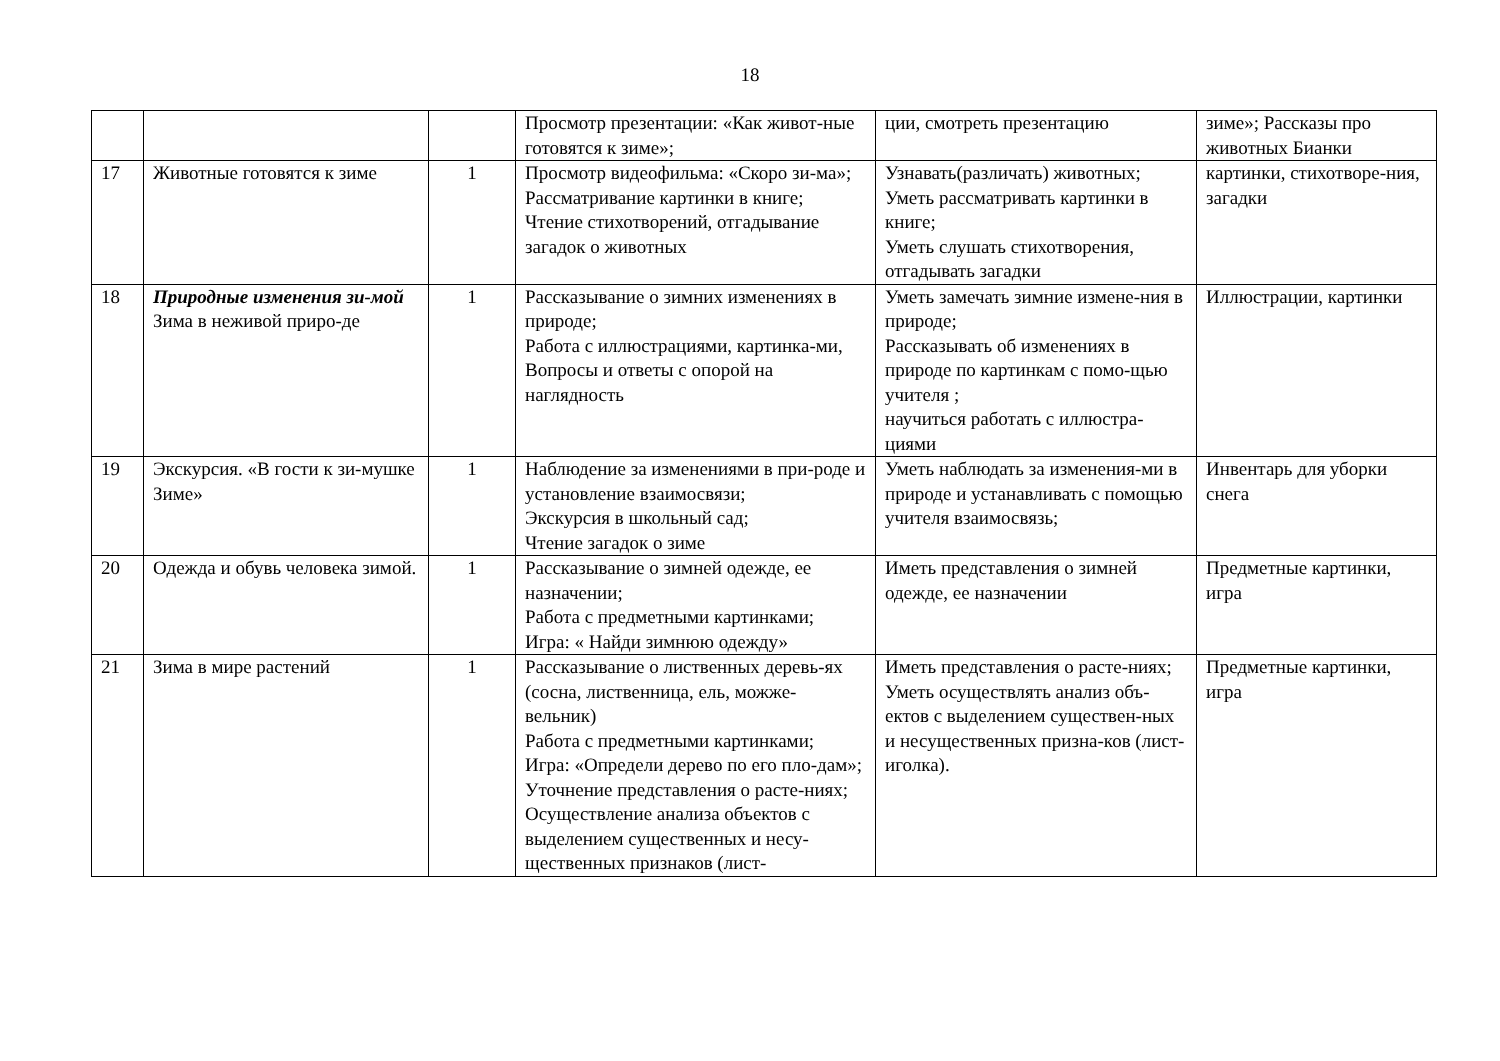18
| | | | Просмотр презентации: «Как живот-ные готовятся к зиме»; | ции, смотреть презентацию | зиме»; Рассказы про животных Бианки |
| 17 | Животные готовятся к зиме | 1 | Просмотр видеофильма: «Скоро зи-ма»; Рассматривание картинки в книге; Чтение стихотворений, отгадывание загадок о животных | Узнавать(различать) животных; Уметь рассматривать картинки в книге; Уметь слушать стихотворения, отгадывать загадки | картинки, стихотворе-ния, загадки |
| 18 | Природные изменения зи-мой Зима в неживой приро-де | 1 | Рассказывание о зимних изменениях в природе; Работа с иллюстрациями, картинка-ми, Вопросы и ответы с опорой на наглядность | Уметь замечать зимние измене-ния в природе; Рассказывать об изменениях в природе по картинкам с помо-щью учителя ; научиться работать с иллюстра-циями | Иллюстрации, картинки |
| 19 | Экскурсия. «В гости к зи-мушке Зиме» | 1 | Наблюдение за изменениями в при-роде и установление взаимосвязи; Экскурсия в школьный сад; Чтение загадок о зиме | Уметь наблюдать за изменения-ми в природе и устанавливать с помощью учителя взаимосвязь; | Инвентарь для уборки снега |
| 20 | Одежда и обувь человека зимой. | 1 | Рассказывание о зимней одежде, ее назначении; Работа с предметными картинками; Игра: « Найди зимнюю одежду» | Иметь представления о зимней одежде, ее назначении | Предметные картинки, игра |
| 21 | Зима в мире растений | 1 | Рассказывание о лиственных деревь-ях (сосна, лиственница, ель, можже-вельник) Работа с предметными картинками; Игра: «Определи дерево по его пло-дам»; Уточнение представления о расте-ниях; Осуществление анализа объектов с выделением существенных и несу-щественных признаков (лист- | Иметь представления о расте-ниях; Уметь осуществлять анализ объ-ектов с выделением существен-ных и несущественных призна-ков (лист-иголка). | Предметные картинки, игра |